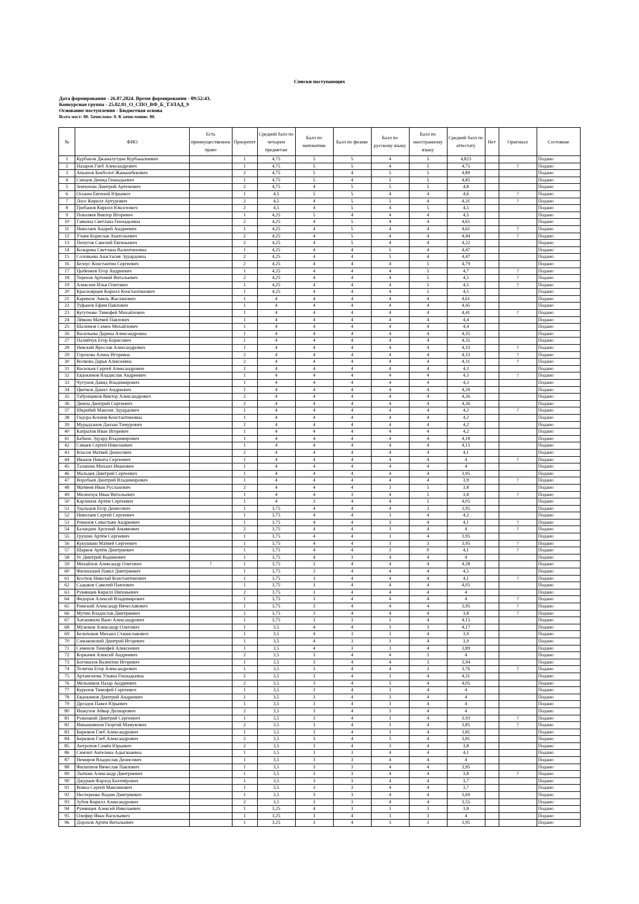Списки поступающих
Дата формирования - 26.07.2024. Время формирования - 09:52:43.
Конкурсная группа - 25.02.01_О_СПО_ВФ_Б_ТЭЛАД_9
Основание поступления - Бюджетная основа
Всего мест: 80. Зачислено: 0. К зачислению: 80.
| № | ФИО | Есть преимущественное право | Приоритет | Средний балл по четырем предметам | Балл по математике | Балл по физике | Балл по русскому языку | Балл по иностранному языку | Средний балл по аттестату | Нет | Оригинал | Состояние |
| --- | --- | --- | --- | --- | --- | --- | --- | --- | --- | --- | --- | --- |
| 1 | Курбанов Джамалутдин Курбаналиевич | | 1 | 4,75 | 5 | 5 | 4 | 5 | 4,823 | | | Подано |
| 2 | Назаров Глеб Александрович | | 1 | 4,75 | 5 | 5 | 4 | 5 | 4,75 | | ? | Подано |
| 3 | Апышов Бекболот Жанышбекович | | 2 | 4,75 | 5 | 4 | 5 | 5 | 4,89 | | | Подано |
| 4 | Синцов Демид Геннадьевич | | 1 | 4,75 | 5 | 4 | 5 | 5 | 4,85 | | | Подано |
| 5 | Земчихин Дмитрий Артемович | | 2 | 4,75 | 4 | 5 | 5 | 5 | 4,8 | | | Подано |
| 6 | Оськин Евгений Юрьевич | | 1 | 4,5 | 5 | 5 | 4 | 4 | 4,6 | | ? | Подано |
| 7 | Лоос Кирилл Артурович | | 2 | 4,5 | 4 | 5 | 5 | 4 | 4,31 | | ? | Подано |
| 8 | Грибанов Кирилл Юкселович | | 2 | 4,5 | 4 | 5 | 4 | 5 | 4,5 | | | Подано |
| 9 | Поваляев Виктор Игоревич | | 1 | 4,25 | 5 | 4 | 4 | 4 | 4,5 | | | Подано |
| 10 | Гавкина Светлана Геннадьевна | | 2 | 4,25 | 4 | 5 | 4 | 4 | 4,65 | | | Подано |
| 11 | Николаев Андрей Андреевич | | 1 | 4,25 | 4 | 5 | 4 | 4 | 4,61 | | ? | Подано |
| 12 | Учаев Борислав Анатольевич | | 2 | 4,25 | 4 | 5 | 4 | 4 | 4,44 | | ? | Подано |
| 13 | Пичугов Савелий Евгеньевич | | 2 | 4,25 | 4 | 5 | 4 | 4 | 4,22 | | | Подано |
| 14 | Козырева Светлана Валентиновна | | 1 | 4,25 | 4 | 4 | 5 | 4 | 4,47 | | | Подано |
| 15 | Соловьева Анастасия Эдуардовна | | 2 | 4,25 | 4 | 4 | 5 | 4 | 4,47 | | | Подано |
| 16 | Белоус Константин Сергеевич | | 2 | 4,25 | 4 | 4 | 4 | 5 | 4,79 | | | Подано |
| 17 | Цыбенков Егор Андреевич | | 1 | 4,25 | 4 | 4 | 4 | 5 | 4,7 | | ? | Подано |
| 18 | Терехов Артемий Витальевич | | 2 | 4,25 | 4 | 4 | 4 | 5 | 4,5 | | ? | Подано |
| 19 | Алексеев Илья Олегович | | 1 | 4,25 | 4 | 4 | 4 | 5 | 4,5 | | ? | Подано |
| 20 | Красноярцев Кирилл Константинович | | 1 | 4,25 | 4 | 4 | 4 | 5 | 4,5 | | | Подано |
| 21 | Каримов Эмиль Жасланович | | 1 | 4 | 4 | 4 | 4 | 4 | 4,61 | | | Подано |
| 22 | Туфанов Ефим Павлович | | 1 | 4 | 4 | 4 | 4 | 4 | 4,45 | | | Подано |
| 23 | Кугутенко Тимофей Михайлович | | 1 | 4 | 4 | 4 | 4 | 4 | 4,41 | | ? | Подано |
| 24 | Лёвкин Матвей Павлович | | 1 | 4 | 4 | 4 | 4 | 4 | 4,4 | | | Подано |
| 25 | Шалимов Семен Михайлович | | 1 | 4 | 4 | 4 | 4 | 4 | 4,4 | | | Подано |
| 26 | Васильева Дарина Александровна | | 1 | 4 | 4 | 4 | 4 | 4 | 4,35 | | | Подано |
| 27 | Палийчук Егор Борисович | | 1 | 4 | 4 | 4 | 4 | 4 | 4,35 | | | Подано |
| 28 | Невский Ярослав Александрович | | 1 | 4 | 4 | 4 | 4 | 4 | 4,33 | | ? | Подано |
| 29 | Горохова Алина Игоревна | | 2 | 4 | 4 | 4 | 4 | 4 | 4,33 | | ? | Подано |
| 30 | Волкова Дарья Алексеевна | | 2 | 4 | 4 | 4 | 4 | 4 | 4,31 | | ? | Подано |
| 31 | Васильев Сергей Александрович | | 2 | 4 | 4 | 4 | 4 | 4 | 4,3 | | | Подано |
| 32 | Евдокимов Владислав Андреевич | | 1 | 4 | 4 | 4 | 4 | 4 | 4,3 | | ? | Подано |
| 33 | Чугунов Давид Владимирович | | 1 | 4 | 4 | 4 | 4 | 4 | 4,3 | | | Подано |
| 34 | Цветков Данил Андреевич | | 1 | 4 | 4 | 4 | 4 | 4 | 4,29 | | | Подано |
| 35 | Табунщиков Виктор Александрович | | 2 | 4 | 4 | 4 | 4 | 4 | 4,26 | | | Подано |
| 36 | Димча Дмитрий Сергеевич | | 2 | 4 | 4 | 4 | 4 | 4 | 4,26 | | | Подано |
| 37 | Шкрибей Максим Эдуардович | | 1 | 4 | 4 | 4 | 4 | 4 | 4,2 | | ? | Подано |
| 38 | Гидора Ксения Константиновна | | 1 | 4 | 4 | 4 | 4 | 4 | 4,2 | | | Подано |
| 39 | Мурадханов Данзан Тимурович | | 2 | 4 | 4 | 4 | 4 | 4 | 4,2 | | | Подано |
| 40 | Капралов Иван Игоревич | | 1 | 4 | 4 | 4 | 4 | 4 | 4,2 | | | Подано |
| 41 | Бабкин Эдуард Владимирович | | 1 | 4 | 4 | 4 | 4 | 4 | 4,18 | | | Подано |
| 42 | Сиваев Сергей Николаевич | | 1 | 4 | 4 | 4 | 4 | 4 | 4,15 | | | Подано |
| 43 | Власов Матвей Денисович | | 2 | 4 | 4 | 4 | 4 | 4 | 4,1 | | | Подано |
| 44 | Иванов Никита Сергеевич | | 1 | 4 | 4 | 4 | 4 | 4 | 4 | | ? | Подано |
| 45 | Талашин Михаил Иванович | | 1 | 4 | 4 | 4 | 4 | 4 | 4 | | | Подано |
| 46 | Мальцев Дмитрий Сергеевич | | 1 | 4 | 4 | 4 | 4 | 4 | 3,95 | | | Подано |
| 47 | Воробьев Дмитрий Владимирович | | 1 | 4 | 4 | 4 | 4 | 4 | 3,9 | | ? | Подано |
| 48 | Матвеев Иван Русланович | | 2 | 4 | 4 | 4 | 3 | 5 | 3,8 | | | Подано |
| 49 | Миленчук Иван Витальевич | | 1 | 4 | 4 | 3 | 4 | 5 | 3,8 | | ? | Подано |
| 50 | Карлинов Артём Сергеевич | | 1 | 4 | 3 | 4 | 4 | 5 | 4,05 | | | Подано |
| 51 | Удальцов Егор Денисович | | 1 | 3,75 | 4 | 4 | 4 | 3 | 3,95 | | | Подано |
| 52 | Николаев Сергей Сергеевич | | 1 | 3,75 | 4 | 4 | 3 | 4 | 4,2 | | | Подано |
| 53 | Романов Севастьян Андреевич | | 1 | 3,75 | 4 | 4 | 3 | 4 | 4,1 | | ? | Подано |
| 54 | Баландин Арсений Амаякович | | 2 | 3,75 | 4 | 4 | 3 | 4 | 4 | | ? | Подано |
| 55 | Грушин Артём Сергеевич | | 1 | 3,75 | 4 | 4 | 3 | 4 | 3,95 | | | Подано |
| 56 | Кукушкин Матвей Сергеевич | | 1 | 3,75 | 4 | 4 | 3 | 3 | 3,95 | | ? | Подано |
| 57 | Шарков Артём Дмитриевич | | 1 | 3,75 | 4 | 4 | 3 | 0 | 4,1 | | ? | Подано |
| 58 | Ус Дмитрий Вадимович | | 1 | 3,75 | 4 | 3 | 4 | 4 | 4 | | | Подано |
| 59 | Михайлов Александр Олегович | ? | 1 | 3,75 | 3 | 4 | 4 | 4 | 4,28 | | | Подано |
| 60 | Филинский Павел Дмитриевич | | 1 | 3,75 | 3 | 4 | 4 | 4 | 4,5 | | | Подано |
| 61 | Костюк Николай Константинович | | 1 | 3,75 | 3 | 4 | 4 | 4 | 4,1 | | ? | Подано |
| 62 | Садыков Савелий Павлович | | 1 | 3,75 | 3 | 4 | 4 | 4 | 4,05 | | | Подано |
| 63 | Румянцев Кирилл Нвгеньевич | | 2 | 3,75 | 3 | 4 | 4 | 4 | 4 | | | Подано |
| 64 | Федоров Алексей Владимирович | | 1 | 3,75 | 3 | 4 | 4 | 4 | 4 | | ? | Подано |
| 65 | Римский Александр Вячеславович | | 1 | 3,75 | 3 | 4 | 4 | 4 | 3,95 | | ? | Подано |
| 66 | Мутин Владислав Дмитриевич | | 1 | 3,75 | 3 | 4 | 4 | 4 | 3,8 | | ? | Подано |
| 67 | Хаташвили Вано Александрович | | 1 | 3,75 | 3 | 3 | 5 | 4 | 4,15 | | | Подано |
| 68 | Музюков Александр Олегович | | 1 | 3,5 | 4 | 4 | 3 | 3 | 4,17 | | | Подано |
| 69 | Бельтюков Михаил Станиславович | | 1 | 3,5 | 4 | 3 | 3 | 4 | 3,9 | | | Подано |
| 70 | Симаковский Дмитрий Игоревич | | 1 | 3,5 | 4 | 3 | 3 | 4 | 3,9 | | | Подано |
| 71 | Семенов Тимофей Алексеевич | | 1 | 3,5 | 4 | 3 | 3 | 4 | 3,89 | | | Подано |
| 72 | Коркачев Алексей Андреевич | | 2 | 3,5 | 3 | 4 | 4 | 3 | 4 | | | Подано |
| 73 | Богомазов Валентин Игоревич | | 1 | 3,5 | 3 | 4 | 4 | 3 | 3,94 | | | Подано |
| 74 | Телегин Егор Александрович | | 1 | 3,5 | 3 | 4 | 4 | 3 | 3,76 | | ? | Подано |
| 75 | Артамонова Ульяна Геннадьевна | | 2 | 3,5 | 3 | 4 | 3 | 4 | 4,31 | | | Подано |
| 76 | Мельников Назар Андреевич | | 2 | 3,5 | 3 | 4 | 3 | 4 | 4,05 | | | Подано |
| 77 | Курилов Тимофей Сергеевич | | 1 | 3,5 | 3 | 4 | 3 | 4 | 4 | | | Подано |
| 78 | Евдокимов Дмитрий Андреевич | | 1 | 3,5 | 3 | 4 | 3 | 4 | 4 | | | Подано |
| 79 | Дроздов Павел Юрьевич | | 1 | 3,5 | 3 | 4 | 3 | 4 | 4 | | | Подано |
| 80 | Ишкулов Айвар Дилнарович | | 2 | 3,5 | 3 | 4 | 3 | 4 | 4 | | | Подано |
| 81 | Ружицкий Дмитрий Сергеевич | | 1 | 3,5 | 3 | 4 | 3 | 4 | 3,93 | | ? | Подано |
| 82 | Имнаишвили Георгий Мамукович | | 2 | 3,5 | 3 | 4 | 3 | 4 | 3,85 | | ? | Подано |
| 83 | Бирюков Глеб Александрович | | 1 | 3,5 | 3 | 4 | 3 | 4 | 3,81 | | | Подано |
| 84 | Бирюков Глеб Александрович | | 2 | 3,5 | 3 | 4 | 3 | 4 | 3,81 | | | Подано |
| 85 | Антропов Семён Юрьевич | | 2 | 3,5 | 3 | 4 | 3 | 4 | 3,8 | | | Подано |
| 86 | Симчит Ангелина Адыгжыевна | | 1 | 3,5 | 3 | 3 | 4 | 4 | 4,1 | | | Подано |
| 87 | Немиров Владислав Денисович | | 1 | 3,5 | 3 | 3 | 4 | 4 | 4 | | | Подано |
| 88 | Филиппов Вячеслав Павлович | | 1 | 3,5 | 3 | 3 | 4 | 4 | 3,95 | | | Подано |
| 89 | Лыткин Александр Дмитриевич | | 1 | 3,5 | 3 | 3 | 4 | 4 | 3,8 | | ? | Подано |
| 90 | Джураев Фарход Бахтиёрович | | 1 | 3,5 | 3 | 3 | 4 | 4 | 3,7 | | | Подано |
| 91 | Вовна Сергей Максимович | | 1 | 3,5 | 3 | 3 | 4 | 4 | 3,7 | | | Подано |
| 92 | Нестеренко Вадим Дмитриевич | | 1 | 3,5 | 3 | 3 | 4 | 4 | 3,69 | | | Подано |
| 93 | Зубов Кирилл Александрович | | 2 | 3,5 | 3 | 3 | 4 | 4 | 3,55 | | | Подано |
| 94 | Румянцев Алексей Николаевич | | 1 | 3,25 | 4 | 3 | 3 | 3 | 3,8 | | | Подано |
| 95 | Олефир Иван Васильевич | | 1 | 3,25 | 3 | 4 | 3 | 3 | 4 | | | Подано |
| 96 | Дорохов Артём Витальевич | | 1 | 3,25 | 3 | 4 | 3 | 3 | 3,95 | | | Подано |